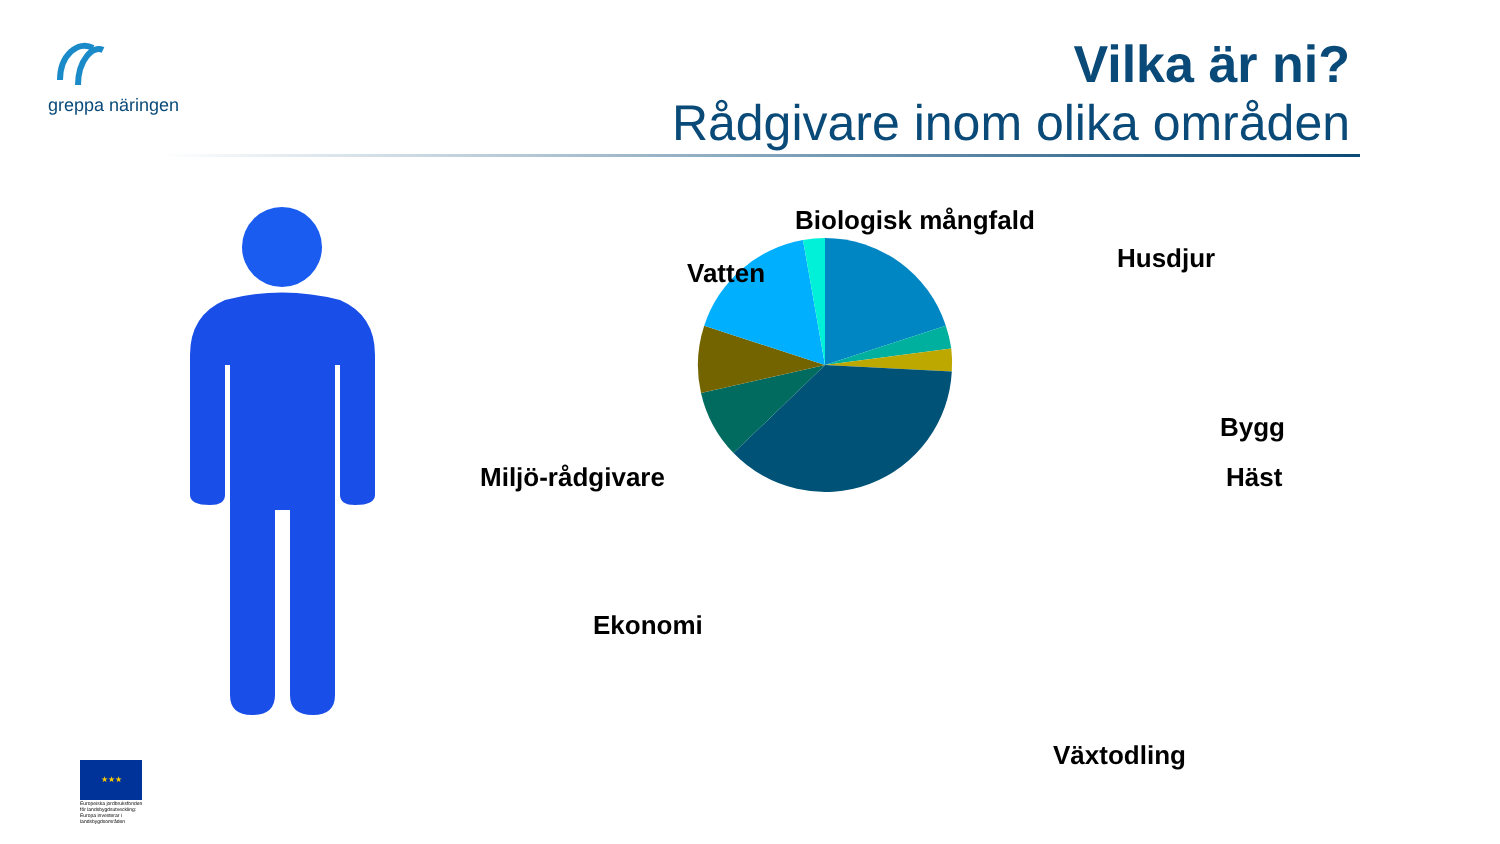greppa näringen
Vilka är ni?
Rådgivare inom olika områden
Biologisk mångfald
Husdjur
Vatten
Bygg
Häst
Miljö-rådgivare
Ekonomi
Växtodling
★★★
Europeiska jordbruksfonden för landsbygdsutveckling: Europa investerar i landsbygdsområden